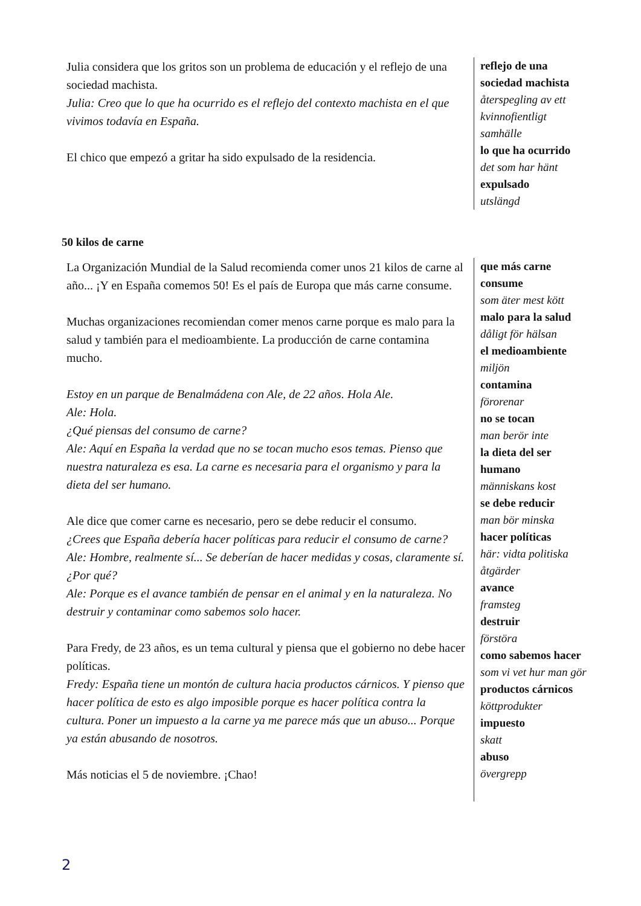Julia considera que los gritos son un problema de educación y el reflejo de una sociedad machista.
Julia: Creo que lo que ha ocurrido es el reflejo del contexto machista en el que vivimos todavía en España.
El chico que empezó a gritar ha sido expulsado de la residencia.
reflejo de una sociedad machista
återspegling av ett kvinnofientligt samhälle
lo que ha ocurrido
det som har hänt
expulsado
utslängd
50 kilos de carne
La Organización Mundial de la Salud recomienda comer unos 21 kilos de carne al año... ¡Y en España comemos 50! Es el país de Europa que más carne consume.
Muchas organizaciones recomiendan comer menos carne porque es malo para la salud y también para el medioambiente. La producción de carne contamina mucho.
Estoy en un parque de Benalmádena con Ale, de 22 años. Hola Ale.
Ale: Hola.
¿Qué piensas del consumo de carne?
Ale: Aquí en España la verdad que no se tocan mucho esos temas. Pienso que nuestra naturaleza es esa. La carne es necesaria para el organismo y para la dieta del ser humano.
Ale dice que comer carne es necesario, pero se debe reducir el consumo.
¿Crees que España debería hacer políticas para reducir el consumo de carne?
Ale: Hombre, realmente sí... Se deberían de hacer medidas y cosas, claramente sí.
¿Por qué?
Ale: Porque es el avance también de pensar en el animal y en la naturaleza. No destruir y contaminar como sabemos solo hacer.
Para Fredy, de 23 años, es un tema cultural y piensa que el gobierno no debe hacer políticas.
Fredy: España tiene un montón de cultura hacia productos cárnicos. Y pienso que hacer política de esto es algo imposible porque es hacer política contra la cultura. Poner un impuesto a la carne ya me parece más que un abuso... Porque ya están abusando de nosotros.
Más noticias el 5 de noviembre. ¡Chao!
que más carne consume
som äter mest kött
malo para la salud
dåligt för hälsan
el medioambiente
miljön
contamina
förorenar
no se tocan
man berör inte
la dieta del ser humano
människans kost
se debe reducir
man bör minska
hacer políticas
här: vidta politiska åtgärder
avance
framsteg
destruir
förstöra
como sabemos hacer
som vi vet hur man gör
productos cárnicos
köttprodukter
impuesto
skatt
abuso
övergrepp
2